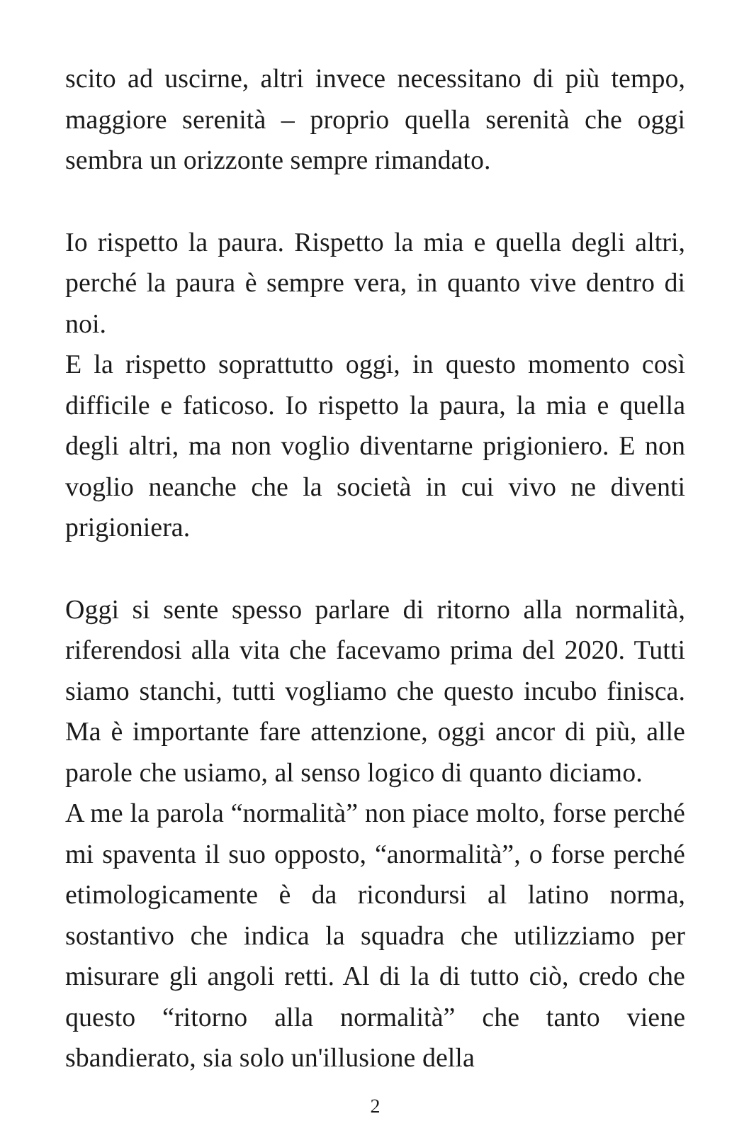scito ad uscirne, altri invece necessitano di più tempo, maggiore serenità – proprio quella serenità che oggi sembra un orizzonte sempre rimandato.
Io rispetto la paura. Rispetto la mia e quella degli altri, perché la paura è sempre vera, in quanto vive dentro di noi.
E la rispetto soprattutto oggi, in questo momento così difficile e faticoso. Io rispetto la paura, la mia e quella degli altri, ma non voglio diventarne prigioniero. E non voglio neanche che la società in cui vivo ne diventi prigioniera.
Oggi si sente spesso parlare di ritorno alla normalità, riferendosi alla vita che facevamo prima del 2020. Tutti siamo stanchi, tutti vogliamo che questo incubo finisca. Ma è importante fare attenzione, oggi ancor di più, alle parole che usiamo, al senso logico di quanto diciamo.
A me la parola “normalità” non piace molto, forse perché mi spaventa il suo opposto, “anormalità”, o forse perché etimologicamente è da ricondursi al latino norma, sostantivo che indica la squadra che utilizziamo per misurare gli angoli retti. Al di la di tutto ciò, credo che questo “ritorno alla normalità” che tanto viene sbandierato, sia solo un'illusione della
2